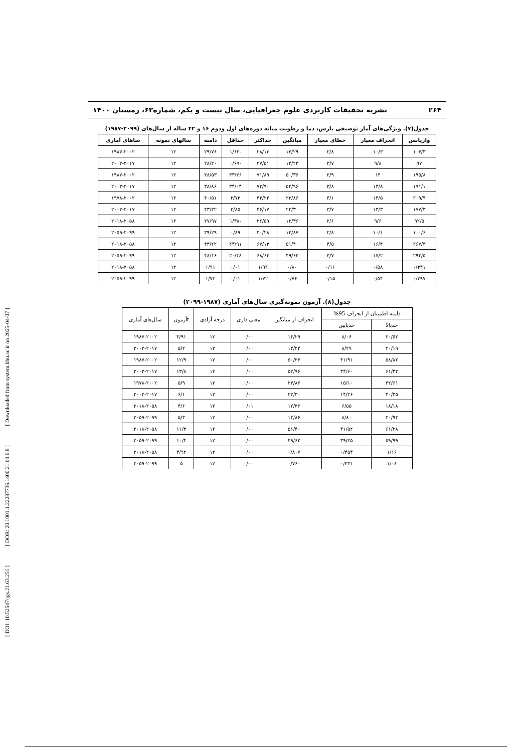[ DOI: 10.52547/jgs.21.63.251 ] [ DOR: 20.1001.1.22287736.1400.21.63.6.8 ] [ Downloaded from system.khu.ac.ir on 2025-04-07 ]
۲۶۴ نشریه تحقیقات کاربردی علوم جغرافیایی، سال بیست و یکم، شماره۶۳، زمستان ۱۴۰۰
جدول(۷). ویژگی‌های آمار توصیفی بارش، دما و رطوبت میانه دوره‌های اول ودوم ۱۶ و ۴۲ ساله از سال‌های (۲۰۹۹-۱۹۸۷)
| واریانس | انحراف معیار | خطای معیار | میانگین | حداکثر | حداقل | دامنه | سالهای نمونه | ساهای آماری |
| --- | --- | --- | --- | --- | --- | --- | --- | --- |
| ۱۰۶/۳ | ۱۰/۳ | ۲/۸ | ۱۴/۲۹ | ۲۸/۱۳ | -۱/۶۳ | ۲۹/۷۶ | ۱۲ | ۱۹۸۷-۲۰۰۲ |
| ۹۷ | ۹/۸ | ۲/۷ | ۱۴/۲۴ | ۲۷/۵۱ | -۰/۶۹ | ۲۸/۲۰ | ۱۲ | ۲۰۰۲-۲۰۱۷ |
| ۱۹۵/۸ | ۱۴ | ۳/۹ | ۵۰/۳۶ | ۷۱/۸۹ | ۳۳/۳۶ | ۳۸/۵۳ | ۱۲ | ۱۹۸۷-۲۰۰۲ |
| ۱۹۱/۱ | ۱۳/۸ | ۳/۸ | ۵۲/۹۶ | ۷۲/۹۰ | ۳۴/۰۴ | ۳۸/۸۶ | ۱۲ | ۲۰۰۳-۲۰۱۷ |
| ۲۰۹/۹ | ۱۴/۵ | ۴/۱ | ۲۳/۸۶ | ۴۴/۲۴ | ۳/۷۳ | ۴۰/۵۱ | ۱۲ | ۱۹۷۸-۲۰۰۲ |
| ۱۷۷/۳ | ۱۳/۳ | ۳/۷ | ۲۲/۳۰ | ۴۶/۱۷ | ۲/۸۵ | ۴۳/۳۲ | ۱۲ | ۲۰۰۲-۲۰۱۷ |
| ۹۲/۵ | ۹/۶ | ۲/۶ | ۱۲/۳۶ | ۲۶/۵۹ | -۱/۳۸ | ۲۷/۹۷ | ۱۲ | ۲۰۱۸-۲۰۵۸ |
| ۱۰۰/۶ | ۱۰/۱ | ۲/۸ | ۱۴/۸۷ | ۳۰/۲۸ | ۰/۸۹ | ۳۹/۲۹ | ۱۲ | ۲۰۵۹-۲۰۹۹ |
| ۲۶۷/۳ | ۱۶/۴ | ۴/۵ | ۵۱/۴۰ | ۶۷/۱۳ | ۲۳/۹۱ | ۴۳/۲۲ | ۱۲ | ۲۰۱۸-۲۰۵۸ |
| ۲۹۴/۵ | ۱۷/۲ | ۴/۷ | ۴۹/۶۲ | ۶۸/۶۴ | ۲۰/۴۸ | ۴۸/۱۶ | ۱۲ | ۲۰۵۹-۲۰۹۹ |
| ۰/۳۴۱ | ۰/۵۸ | ۰/۱۶ | ۰/۸۰ | ۱/۹۲ | ۰/۰۱ | ۱/۹۱ | ۱۲ | ۲۰۱۸-۲۰۵۸ |
| ۰/۲۹۷ | ۰/۵۴ | ۰/۱۵ | ۰/۷۶ | ۱/۷۲ | ۰/۰۱ | ۱/۷۲ | ۱۲ | ۲۰۵۹-۲۰۹۹ |
جدول(۸). آزمون نمونه‌گیری سال‌های آماری (۱۹۸۷-۲۰۹۹)
| دامنه اطمینان از انحراف 95% | | انحراف از میانگین | معنی داری | درجه آزادی | tآزمون | سال‌های آماری |
| --- | --- | --- | --- | --- | --- | --- |
| حدبالا | حدپایین | | | | | |
| ۲۰/۵۲ | ۸/۰۶ | ۱۴/۲۹ | ۰/۰۰ | ۱۲ | ۴/۹۱ | ۱۹۸۷-۲۰۰۲ |
| ۲۰/۱۹ | ۸/۲۹ | ۱۴/۲۴ | ۰/۰۰ | ۱۲ | ۵/۲ | ۲۰۰۲-۲۰۱۷ |
| ۵۸/۸۲ | ۴۱/۹۱ | ۵۰/۳۶ | ۰/۰۰ | ۱۲ | ۱۲/۹ | ۱۹۸۷-۲۰۰۲ |
| ۶۱/۳۲ | ۴۴/۶۰ | ۵۲/۹۶ | ۰/۰۰ | ۱۲ | ۱۳/۸ | ۲۰۰۳-۲۰۱۷ |
| ۳۲/۶۱ | ۱۵/۱۰ | ۲۳/۸۶ | ۰/۰۰ | ۱۲ | ۵/۹ | ۱۹۷۸-۲۰۰۲ |
| ۳۰/۳۵ | ۱۴/۲۶ | ۲۲/۳۰ | ۰/۰۰ | ۱۲ | ۶/۱ | ۲۰۰۲-۲۰۱۷ |
| ۱۸/۱۸ | ۶/۵۵ | ۱۲/۳۶ | ۰/۰۱ | ۱۲ | ۴/۶ | ۲۰۱۸-۲۰۵۸ |
| ۲۰/۹۳ | ۸/۸۰ | ۱۴/۸۶ | ۰/۰۰ | ۱۲ | ۵/۳ | ۲۰۵۹-۲۰۹۹ |
| ۶۱/۲۸ | ۴۱/۵۲ | ۵۱/۴۰ | ۰/۰۰ | ۱۲ | ۱۱/۳ | ۲۰۱۸-۲۰۵۸ |
| ۵۹/۹۹ | ۳۹/۲۵ | ۴۹/۶۲ | ۰/۰۰ | ۱۲ | ۱۰/۴ | ۲۰۵۹-۲۰۹۹ |
| ۱/۱۶ | ۰/۴۵۴ | ۰/۸۰۷ | ۰/۰۰ | ۱۲ | ۴/۹۲ | ۲۰۱۸-۲۰۵۸ |
| ۱/۰۸ | ۰/۴۳۱ | ۰/۷۶۰ | ۰/۰۰ | ۱۲ | ۵ | ۲۰۵۹-۲۰۹۹ |